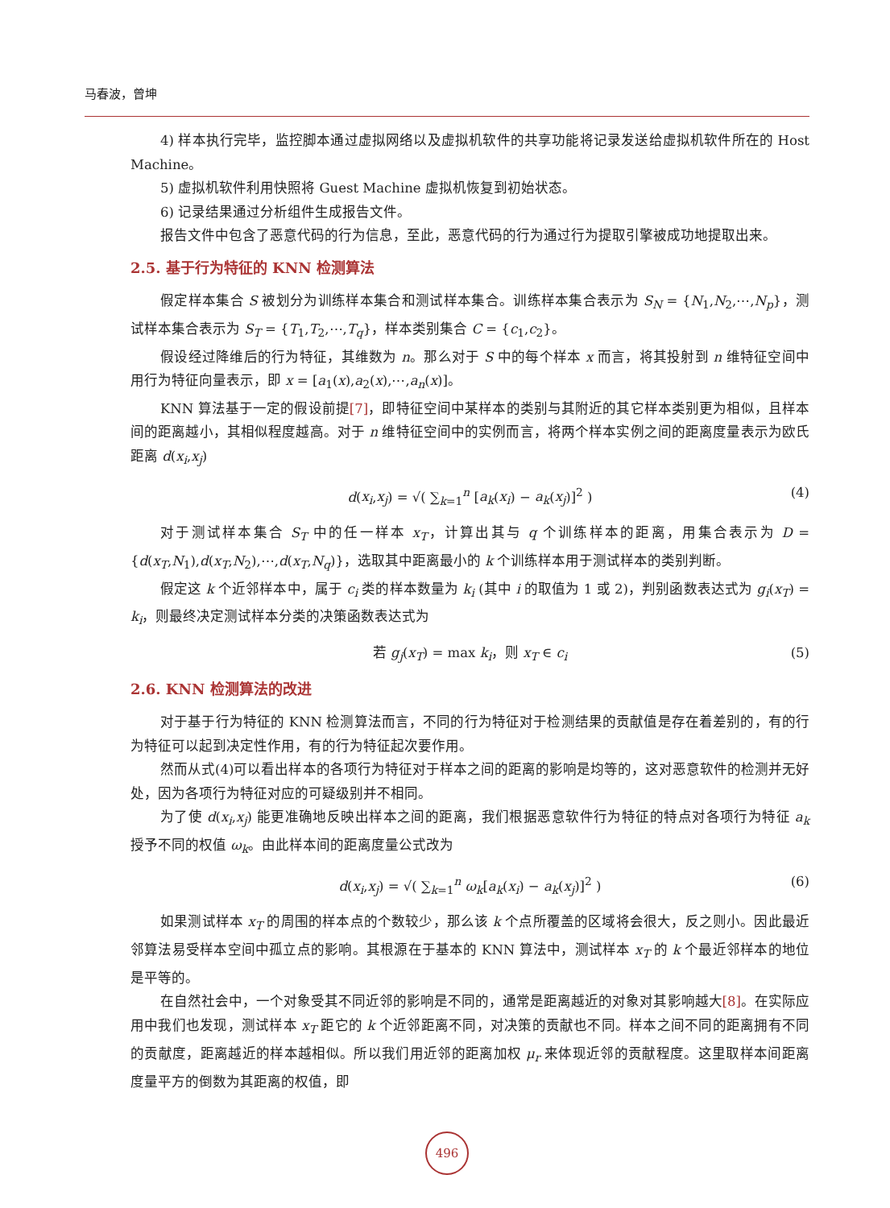马春波，曾坤
4) 样本执行完毕，监控脚本通过虚拟网络以及虚拟机软件的共享功能将记录发送给虚拟机软件所在的 Host Machine。
5) 虚拟机软件利用快照将 Guest Machine 虚拟机恢复到初始状态。
6) 记录结果通过分析组件生成报告文件。
报告文件中包含了恶意代码的行为信息，至此，恶意代码的行为通过行为提取引擎被成功地提取出来。
2.5. 基于行为特征的 KNN 检测算法
假定样本集合 S 被划分为训练样本集合和测试样本集合。训练样本集合表示为 S<sub>N</sub> = {N<sub>1</sub>,N<sub>2</sub>,⋯,N<sub>p</sub>}，测试样本集合表示为 S<sub>T</sub> = {T<sub>1</sub>,T<sub>2</sub>,⋯,T<sub>q</sub>}，样本类别集合 C = {c<sub>1</sub>,c<sub>2</sub>}。
假设经过降维后的行为特征，其维数为 n。那么对于 S 中的每个样本 x 而言，将其投射到 n 维特征空间中用行为特征向量表示，即 x = [a<sub>1</sub>(x),a<sub>2</sub>(x),⋯,a<sub>n</sub>(x)]。
KNN 算法基于一定的假设前提[7]，即特征空间中某样本的类别与其附近的其它样本类别更为相似，且样本间的距离越小，其相似程度越高。对于 n 维特征空间中的实例而言，将两个样本实例之间的距离度量表示为欧氏距离 d(x<sub>i</sub>,x<sub>j</sub>)
d(x<sub>i</sub>,x<sub>j</sub>) = √( ∑<sub>k=1</sub><sup>n</sup> [a<sub>k</sub>(x<sub>i</sub>) − a<sub>k</sub>(x<sub>j</sub>)]<sup>2</sup> ) (4)
对于测试样本集合 S<sub>T</sub> 中的任一样本 x<sub>T</sub>，计算出其与 q 个训练样本的距离，用集合表示为 D = {d(x<sub>T</sub>,N<sub>1</sub>),d(x<sub>T</sub>,N<sub>2</sub>),⋯,d(x<sub>T</sub>,N<sub>q</sub>)}，选取其中距离最小的 k 个训练样本用于测试样本的类别判断。
假定这 k 个近邻样本中，属于 c<sub>i</sub> 类的样本数量为 k<sub>i</sub> (其中 i 的取值为 1 或 2)，判别函数表达式为 g<sub>i</sub>(x<sub>T</sub>) = k<sub>i</sub>，则最终决定测试样本分类的决策函数表达式为
若 g<sub>j</sub>(x<sub>T</sub>) = max k<sub>i</sub>，则 x<sub>T</sub> ∈ c<sub>i</sub> (5)
2.6. KNN 检测算法的改进
对于基于行为特征的 KNN 检测算法而言，不同的行为特征对于检测结果的贡献值是存在着差别的，有的行为特征可以起到决定性作用，有的行为特征起次要作用。
然而从式(4)可以看出样本的各项行为特征对于样本之间的距离的影响是均等的，这对恶意软件的检测并无好处，因为各项行为特征对应的可疑级别并不相同。
为了使 d(x<sub>i</sub>,x<sub>j</sub>) 能更准确地反映出样本之间的距离，我们根据恶意软件行为特征的特点对各项行为特征 a<sub>k</sub> 授予不同的权值 ω<sub>k</sub>。由此样本间的距离度量公式改为
d(x<sub>i</sub>,x<sub>j</sub>) = √( ∑<sub>k=1</sub><sup>n</sup> ω<sub>k</sub>[a<sub>k</sub>(x<sub>i</sub>) − a<sub>k</sub>(x<sub>j</sub>)]<sup>2</sup> ) (6)
如果测试样本 x<sub>T</sub> 的周围的样本点的个数较少，那么该 k 个点所覆盖的区域将会很大，反之则小。因此最近邻算法易受样本空间中孤立点的影响。其根源在于基本的 KNN 算法中，测试样本 x<sub>T</sub> 的 k 个最近邻样本的地位是平等的。
在自然社会中，一个对象受其不同近邻的影响是不同的，通常是距离越近的对象对其影响越大[8]。在实际应用中我们也发现，测试样本 x<sub>T</sub> 距它的 k 个近邻距离不同，对决策的贡献也不同。样本之间不同的距离拥有不同的贡献度，距离越近的样本越相似。所以我们用近邻的距离加权 μ<sub>r</sub> 来体现近邻的贡献程度。这里取样本间距离度量平方的倒数为其距离的权值，即
496